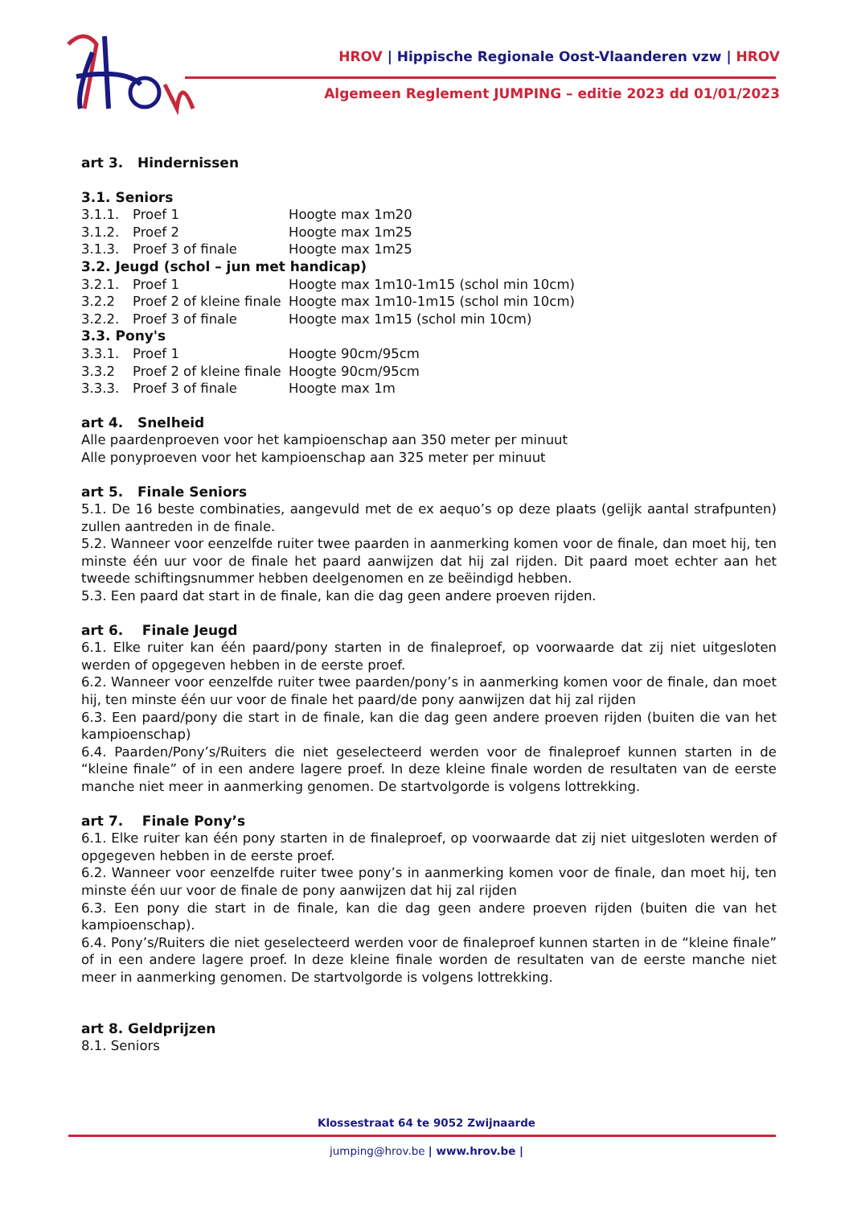HROV | Hippische Regionale Oost-Vlaanderen vzw | HROV
Algemeen Reglement JUMPING – editie 2023 dd 01/01/2023
art 3. Hindernissen
3.1. Seniors
3.1.1. Proef 1 Hoogte max 1m20
3.1.2. Proef 2 Hoogte max 1m25
3.1.3. Proef 3 of finale Hoogte max 1m25
3.2. Jeugd (schol – jun met handicap)
3.2.1. Proef 1 Hoogte max 1m10-1m15 (schol min 10cm)
3.2.2 Proef 2 of kleine finale Hoogte max 1m10-1m15 (schol min 10cm)
3.2.2. Proef 3 of finale Hoogte max 1m15 (schol min 10cm)
3.3. Pony's
3.3.1. Proef 1 Hoogte 90cm/95cm
3.3.2 Proef 2 of kleine finale Hoogte 90cm/95cm
3.3.3. Proef 3 of finale Hoogte max 1m
art 4. Snelheid
Alle paardenproeven voor het kampioenschap aan 350 meter per minuut
Alle ponyproeven voor het kampioenschap aan 325 meter per minuut
art 5. Finale Seniors
5.1. De 16 beste combinaties, aangevuld met de ex aequo’s op deze plaats (gelijk aantal strafpunten) zullen aantreden in de finale.
5.2. Wanneer voor eenzelfde ruiter twee paarden in aanmerking komen voor de finale, dan moet hij, ten minste één uur voor de finale het paard aanwijzen dat hij zal rijden. Dit paard moet echter aan het tweede schiftingsnummer hebben deelgenomen en ze beëindigd hebben.
5.3. Een paard dat start in de finale, kan die dag geen andere proeven rijden.
art 6. Finale Jeugd
6.1. Elke ruiter kan één paard/pony starten in de finaleproef, op voorwaarde dat zij niet uitgesloten werden of opgegeven hebben in de eerste proef.
6.2. Wanneer voor eenzelfde ruiter twee paarden/pony’s in aanmerking komen voor de finale, dan moet hij, ten minste één uur voor de finale het paard/de pony aanwijzen dat hij zal rijden
6.3. Een paard/pony die start in de finale, kan die dag geen andere proeven rijden (buiten die van het kampioenschap)
6.4. Paarden/Pony’s/Ruiters die niet geselecteerd werden voor de finaleproef kunnen starten in de “kleine finale” of in een andere lagere proef. In deze kleine finale worden de resultaten van de eerste manche niet meer in aanmerking genomen. De startvolgorde is volgens lottrekking.
art 7. Finale Pony’s
6.1. Elke ruiter kan één pony starten in de finaleproef, op voorwaarde dat zij niet uitgesloten werden of opgegeven hebben in de eerste proef.
6.2. Wanneer voor eenzelfde ruiter twee pony’s in aanmerking komen voor de finale, dan moet hij, ten minste één uur voor de finale de pony aanwijzen dat hij zal rijden
6.3. Een pony die start in de finale, kan die dag geen andere proeven rijden (buiten die van het kampioenschap).
6.4. Pony’s/Ruiters die niet geselecteerd werden voor de finaleproef kunnen starten in de “kleine finale” of in een andere lagere proef. In deze kleine finale worden de resultaten van de eerste manche niet meer in aanmerking genomen. De startvolgorde is volgens lottrekking.
art 8. Geldprijzen
8.1. Seniors
Klossestraat 64 te 9052 Zwijnaarde
jumping@hrov.be | www.hrov.be |